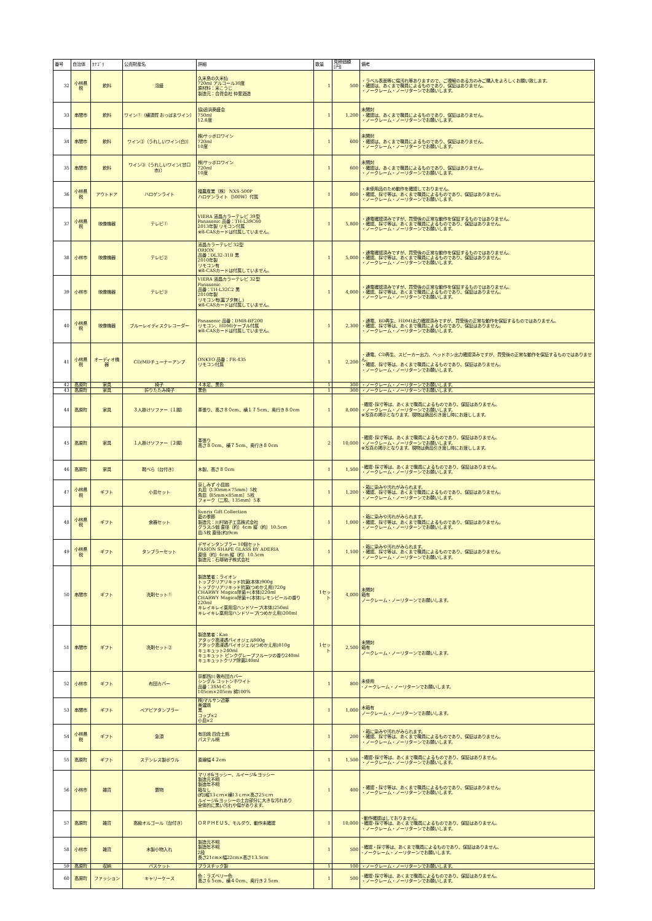| 番号 | 自治体 | ｶﾃｺﾞﾘ | 公売財産名 | 詳細 | 数量 | 見積価額[円] | 備考 |
| --- | --- | --- | --- | --- | --- | --- | --- |
| 32 | 小林県税 | 飲料 | 泡盛 | 久米島の久米仙 720ml アルコール30度 原材料：米こうじ 製造元：合資会社 仲里酒造 | 1 | 500 | ・ラベル表面等に傷汚れ等ありますので、ご理解のある方のみご購入をよろしくお願い致します。 ・確認は、あくまで職員によるものであり、保証はありません。 ・ノークレーム・ノーリターンでお願いします。 |
| 33 | 串間市 | 飲料 | ワイン①（横須賀 おっぱまワイン） | 協)追浜商盛会 750ml 12.6度 | 1 | 1,200 | 未開封 ・確認は、あくまで職員によるものであり、保証はありません。 ・ノークレーム・ノーリターンでお願いします。 |
| 34 | 串間市 | 飲料 | ワイン②（うれしいワイン(白)） | 株)サッポロワイン 720ml 10度 | 1 | 600 | 未開封 ・確認は、あくまで職員によるものであり、保証はありません。 ・ノークレーム・ノーリターンでお願いします。 |
| 35 | 串間市 | 飲料 | ワイン③（うれしいワイン(甘口赤)） | 株)サッポロワイン 720ml 10度 | 1 | 600 | 未開封 ・確認は、あくまで職員によるものであり、保証はありません。 ・ノークレーム・ノーリターンでお願いします。 |
| 36 | 小林県税 | アウトドア | ハロゲンライト | 福農産業（株） NXS-500P ハロゲンライト（500W）付属 | 1 | 800 | ・未使用品のため動作を確認しておりません。 ・確認、採寸等は、あくまで職員によるものであり、保証はありません。 ・ノークレーム・ノーリターンでお願いします。 |
| 37 | 小林県税 | 映像機器 | テレビ① | VIERA 液晶カラーテレビ 39型 Panasonic 品番：TH-L39C60 2013年製 リモコン付属 ※B-CASカードは付属していません。 | 1 | 5,800 | ・通電確認済みですが、買受後の正常な動作を保証するものではありません。 ・確認、採寸等は、あくまで職員によるものであり、保証はありません。 ・ノークレーム・ノーリターンでお願いします。 |
| 38 | 小林市 | 映像機器 | テレビ② | 液晶カラーテレビ 32型 ORION 品番：DL32-31B 黒 2010年製 リモコン有 ※B-CASカードは付属していません。 | 1 | 5,000 | ・通電確認済みですが、買受後の正常な動作を保証するものではありません。 ・確認、採寸等は、あくまで職員によるものであり、保証はありません。 ・ノークレーム・ノーリターンでお願いします。 |
| 39 | 小林市 | 映像機器 | テレビ③ | VIERA 液晶カラーテレビ 32型 Panasonic 品番：TH-L32C2 黒 2010年製 リモコン有(裏ブタ無し) ※B-CASカードは付属していません。 | 1 | 4,000 | ・通電確認済みですが、買受後の正常な動作を保証するものではありません。 ・確認、採寸等は、あくまで職員によるものであり、保証はありません。 ・ノークレーム・ノーリターンでお願いします。 |
| 40 | 小林県税 | 映像機器 | ブルーレイディスクレコーダー | Panasonic 品番：DMR-BF200 リモコン、HDMIケーブル付属 ※B-CASカードは付属していません。 | 1 | 2,300 | ・通電、BD再生、HDMI出力確認済みですが、買受後の正常な動作を保証するものではありません。 ・確認、採寸等は、あくまで職員によるものであり、保証はありません。 ・ノークレーム・ノーリターンでお願いします。 |
| 41 | 小林県税 | オーディオ機器 | CD/MDチューナーアンプ | ONKYO 品番：FR-435 リモコン付属 | 1 | 2,200 | ・通電、CD再生、スピーカー出力、ヘッドホン出力確認済みですが、買受後の正常な動作を保証するものではありません。 ・確認、採寸等は、あくまで職員によるものであり、保証はありません。 ・ノークレーム・ノーリターンでお願いします。 |
| 42 | 高原町 | 家具 | 椅子 | ４本足、黒色 | 1 | 300 | ・ノークレーム・ノーリターンでお願いします。 |
| 43 | 高原町 | 家具 | 折りたたみ椅子 | 黒色 | 1 | 300 | ・ノークレーム・ノーリターンでお願いします。 |
| 44 | 高原町 | 家具 | ３人掛けソファー（１脚） | 革張り、高さ８０cm、横１７５cm、奥行き８０cm | 1 | 8,000 | ･確認･採寸等は、あくまで職員によるものであり、保証はありません。 ・ノークレーム・ノーリターンでお願いします。 ※写真の掲示となります。現物は商品引き渡し時にお渡しします。 |
| 45 | 高原町 | 家具 | １人掛けソファー（２脚） | 革張り 高さ８０cm、横７５cm、奥行き８０cm | 2 | 10,000 | ･確認･採寸等は、あくまで職員によるものであり、保証はありません。 ・ノークレーム・ノーリターンでお願いします。 ※写真の掲示となります。現物は商品引き渡し時にお渡しします。 |
| 46 | 高原町 | 家具 | 靴べら（台付き） | 木製、高さ８０cm | 1 | 1,500 | ･確認･採寸等は、あくまで職員によるものであり、保証はありません。 ・ノークレーム・ノーリターンでお願いします。 |
| 47 | 小林県税 | ギフト | 小皿セット | 京しみず 小皿揃 丸皿（130mm×75mm）5枚 角皿（85mm×85mm）5枚 フォーク（二股、135mm）5本 | 1 | 1,200 | ・箱に染みや汚れがみられます。 ・確認、採寸等は、あくまで職員によるものであり、保証はありません。 ・ノークレーム・ノーリターンでお願いします。 |
| 48 | 小林県税 | ギフト | 食器セット | Sunrix Gift Collection 藍の季節 製造元：川村硝子工芸株式会社 グラス:5個 直径（約）4cm 縦（約）10.5cm 皿:5枚 直径(約)9cm | 1 | 1,000 | ・箱に染みや汚れがみられます。 ・確認、採寸等は、あくまで職員によるものであり、保証はありません。 ・ノークレーム・ノーリターンでお願いします。 |
| 49 | 小林県税 | ギフト | タンブラーセット | デザインタンブラー 10個セット FASION SHAPE GLASS BY ADERIA 直径（約）4cm 縦（約）10.5cm 製造元：石塚硝子株式会社 | 1 | 1,100 | ・箱に染みや汚れがみられます。 ・確認、採寸等は、あくまで職員によるものであり、保証はありません。 ・ノークレーム・ノーリターンでお願いします。 |
| 50 | 串間市 | ギフト | 洗剤セット① | 製造業者：ライオン トップクリアリキッド抗菌(本体)900g トップクリアリキッド抗菌(つめかえ用)720g CHARWY Magica除菌+(本体)220ml CHARWY Magica除菌+(本体)レモンピールの香り220ml キレイキレイ薬用泡ハンドソープ(本体)250ml キレイキレ薬用泡ハンドソープ(つめかえ用)200ml | 1セット | 4,000 | 未開封 箱有 ノークレーム・ノーリターンでお願いします。 |
| 51 | 串間市 | ギフト | 洗剤セット② | 製造業者：Kao アタック高浸透バイオジェル900g アタック高浸透バイオジェル(つめかえ用)810g キュキュット240ml キュキュット ピンクグレープフルーツの香り240ml キュキュットクリア除菌240ml | 1セット | 2,500 | 未開封 箱有 ノークレーム・ノーリターンでお願いします。 |
| 52 | 小林市 | ギフト | 布団カバー | 京都西川 敷布団カバー シングル コットンホワイト 品番：3SM-C-S 105cm×205cm 綿100% | 1 | 800 | 未使用 ･ノークレーム・ノーリターンでお願いします。 |
| 53 | 串間市 | ギフト | ペアビアタンブラー | 株)マルサン近藤 美濃焼 黒 コップ×2 小皿×2 | 1 | 1,000 | 木箱有 ノークレーム・ノーリターンでお願いします。 |
| 54 | 小林県税 | ギフト | 急須 | 有田焼 四合土瓶 パステル柄 | 1 | 200 | ・箱に染みや汚れがみられます。 ・確認、採寸等は、あくまで職員によるものであり、保証はありません。 ・ノークレーム・ノーリターンでお願いします。 |
| 55 | 高原町 | ギフト | ステンレス製ボウル | 直線幅４２cm | 1 | 1,500 | ･確認･採寸等は、あくまで職員によるものであり、保証はありません。 ・ノークレーム・ノーリターンでお願いします。 |
| 56 | 小林市 | 雑貨 | 置物 | マリオ&ヨッシー、ルイージ&ヨッシー 製造元不明 製造年不明 箱なし (約)縦13ｃｍ×横13ｃｍ×高さ25ｃｍ ルイージ&ヨッシーの土台部分に大きな汚れあり 全体的に黒い汚れや傷があります。 | 1 | 400 | ・確認・採寸等は、あくまで職員によるものであり、保証はありません。 ・ノークレーム・ノーリターンでお願いします。 |
| 57 | 高原町 | 雑貨 | 高級オルゴール（台付き） | ＯＲＰＨＥＵＳ、モルダウ、動作未確認 | 1 | 10,000 | ･動作確認はしておりません。 ･確認･採寸等は、あくまで職員によるものであり、保証はありません。 ・ノークレーム・ノーリターンでお願いします。 |
| 58 | 小林市 | 雑貨 | 木製小物入れ | 製造元不明 製造年不明 2段 長さ21cm×幅22cm×高さ13.5cm | 1 | 500 | ･確認・採寸等は、あくまで職員によるものであり、保証はありません。 ･ノークレーム・ノーリターンでお願いします。 |
| 59 | 高原町 | 収納 | バスケット | プラスチック製 | 1 | 100 | ・ノークレーム・ノーリターンでお願いします。 |
| 60 | 高原町 | ファッション | キャリーケース | 色：ラズベリー色 高さ６５cm、横４０cm、奥行き２５cm | 1 | 500 | ･確認･採寸等は、あくまで職員によるものであり、保証はありません。 ・ノークレーム・ノーリターンでお願いします。 |